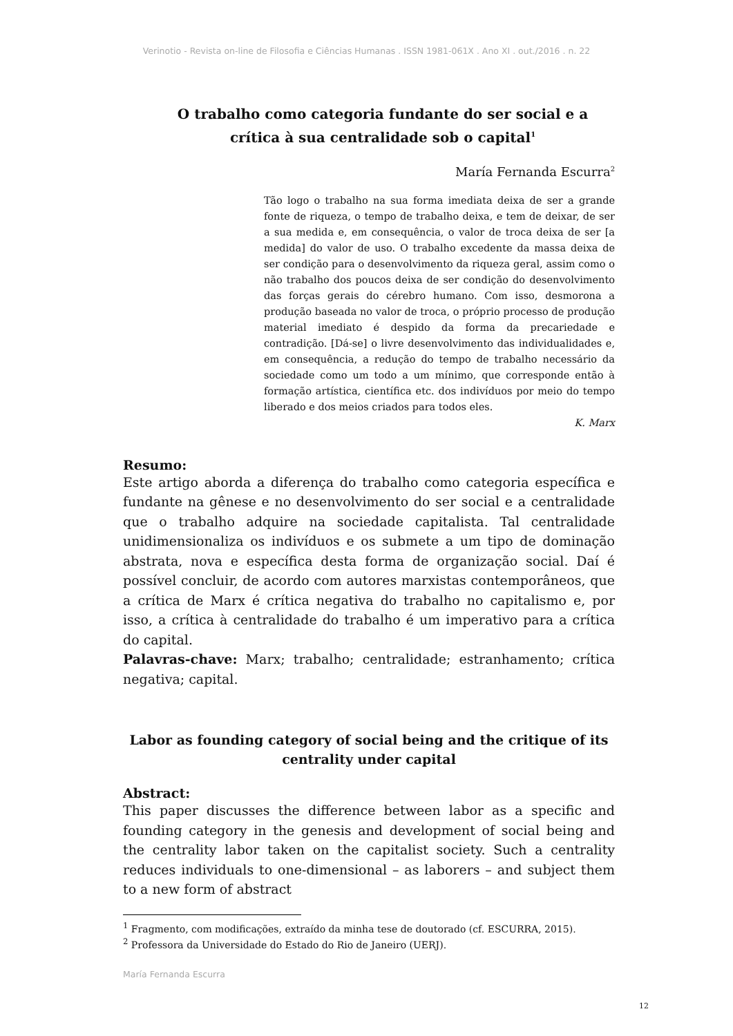Verinotio - Revista on-line de Filosofia e Ciências Humanas . ISSN 1981-061X . Ano XI . out./2016 . n. 22
O trabalho como categoria fundante do ser social e a crítica à sua centralidade sob o capital<sup>1</sup>
María Fernanda Escurra<sup>2</sup>
Tão logo o trabalho na sua forma imediata deixa de ser a grande fonte de riqueza, o tempo de trabalho deixa, e tem de deixar, de ser a sua medida e, em consequência, o valor de troca deixa de ser [a medida] do valor de uso. O trabalho excedente da massa deixa de ser condição para o desenvolvimento da riqueza geral, assim como o não trabalho dos poucos deixa de ser condição do desenvolvimento das forças gerais do cérebro humano. Com isso, desmorona a produção baseada no valor de troca, o próprio processo de produção material imediato é despido da forma da precariedade e contradição. [Dá-se] o livre desenvolvimento das individualidades e, em consequência, a redução do tempo de trabalho necessário da sociedade como um todo a um mínimo, que corresponde então à formação artística, científica etc. dos indivíduos por meio do tempo liberado e dos meios criados para todos eles.
K. Marx
Resumo:
Este artigo aborda a diferença do trabalho como categoria específica e fundante na gênese e no desenvolvimento do ser social e a centralidade que o trabalho adquire na sociedade capitalista. Tal centralidade unidimensionaliza os indivíduos e os submete a um tipo de dominação abstrata, nova e específica desta forma de organização social. Daí é possível concluir, de acordo com autores marxistas contemporâneos, que a crítica de Marx é crítica negativa do trabalho no capitalismo e, por isso, a crítica à centralidade do trabalho é um imperativo para a crítica do capital.
Palavras-chave: Marx; trabalho; centralidade; estranhamento; crítica negativa; capital.
Labor as founding category of social being and the critique of its centrality under capital
Abstract:
This paper discusses the difference between labor as a specific and founding category in the genesis and development of social being and the centrality labor taken on the capitalist society. Such a centrality reduces individuals to one-dimensional – as laborers – and subject them to a new form of abstract
<sup>1</sup> Fragmento, com modificações, extraído da minha tese de doutorado (cf. ESCURRA, 2015).
<sup>2</sup> Professora da Universidade do Estado do Rio de Janeiro (UERJ).
María Fernanda Escurra
12